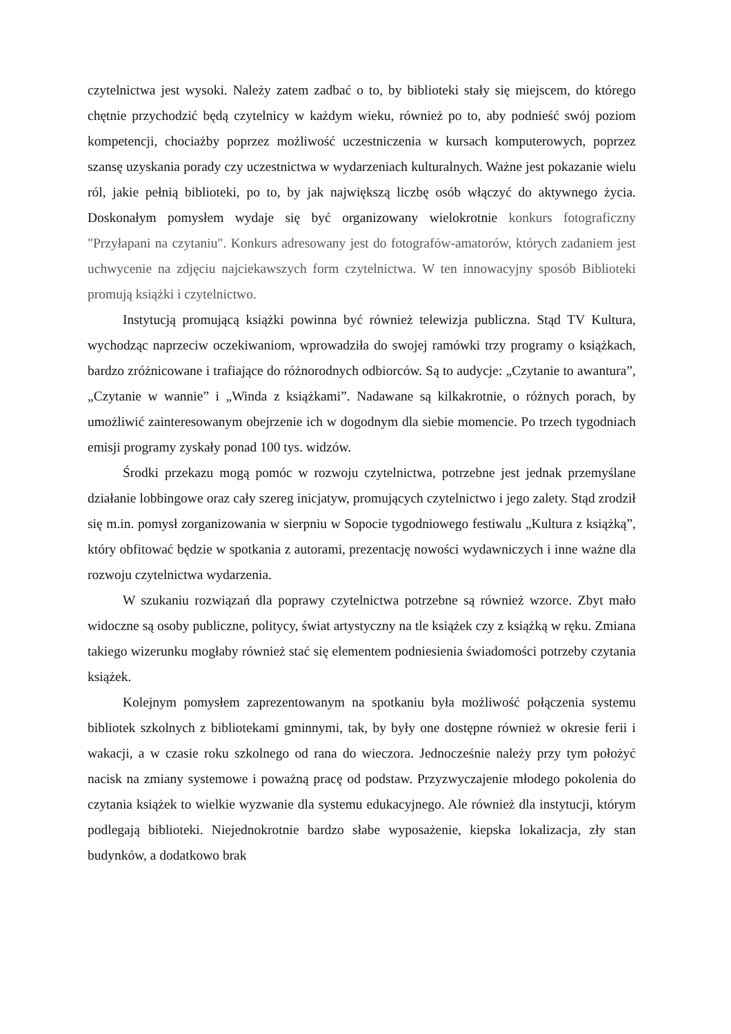czytelnictwa jest wysoki. Należy zatem zadbać o to, by biblioteki stały się miejscem, do którego chętnie przychodzić będą czytelnicy w każdym wieku, również po to, aby podnieść swój poziom kompetencji, chociażby poprzez możliwość uczestniczenia w kursach komputerowych, poprzez szansę uzyskania porady czy uczestnictwa w wydarzeniach kulturalnych. Ważne jest pokazanie wielu ról, jakie pełnią biblioteki, po to, by jak największą liczbę osób włączyć do aktywnego życia. Doskonałym pomysłem wydaje się być organizowany wielokrotnie konkurs fotograficzny "Przyłapani na czytaniu". Konkurs adresowany jest do fotografów-amatorów, których zadaniem jest uchwycenie na zdjęciu najciekawszych form czytelnictwa. W ten innowacyjny sposób Biblioteki promują książki i czytelnictwo.
Instytucją promującą książki powinna być również telewizja publiczna. Stąd TV Kultura, wychodząc naprzeciw oczekiwaniom, wprowadziła do swojej ramówki trzy programy o książkach, bardzo zróżnicowane i trafiające do różnorodnych odbiorców. Są to audycje: „Czytanie to awantura”, „Czytanie w wannie” i „Winda z książkami”. Nadawane są kilkakrotnie, o różnych porach, by umożliwić zainteresowanym obejrzenie ich w dogodnym dla siebie momencie. Po trzech tygodniach emisji programy zyskały ponad 100 tys. widzów.
Środki przekazu mogą pomóc w rozwoju czytelnictwa, potrzebne jest jednak przemyślane działanie lobbingowe oraz cały szereg inicjatyw, promujących czytelnictwo i jego zalety. Stąd zrodził się m.in. pomysł zorganizowania w sierpniu w Sopocie tygodniowego festiwalu „Kultura z książką”, który obfitować będzie w spotkania z autorami, prezentację nowości wydawniczych i inne ważne dla rozwoju czytelnictwa wydarzenia.
W szukaniu rozwiązań dla poprawy czytelnictwa potrzebne są również wzorce. Zbyt mało widoczne są osoby publiczne, politycy, świat artystyczny na tle książek czy z książką w ręku. Zmiana takiego wizerunku mogłaby również stać się elementem podniesienia świadomości potrzeby czytania książek.
Kolejnym pomysłem zaprezentowanym na spotkaniu była możliwość połączenia systemu bibliotek szkolnych z bibliotekami gminnymi, tak, by były one dostępne również w okresie ferii i wakacji, a w czasie roku szkolnego od rana do wieczora. Jednocześnie należy przy tym położyć nacisk na zmiany systemowe i poważną pracę od podstaw. Przyzwyczajenie młodego pokolenia do czytania książek to wielkie wyzwanie dla systemu edukacyjnego. Ale również dla instytucji, którym podlegają biblioteki. Niejednokrotnie bardzo słabe wyposażenie, kiepska lokalizacja, zły stan budynków, a dodatkowo brak